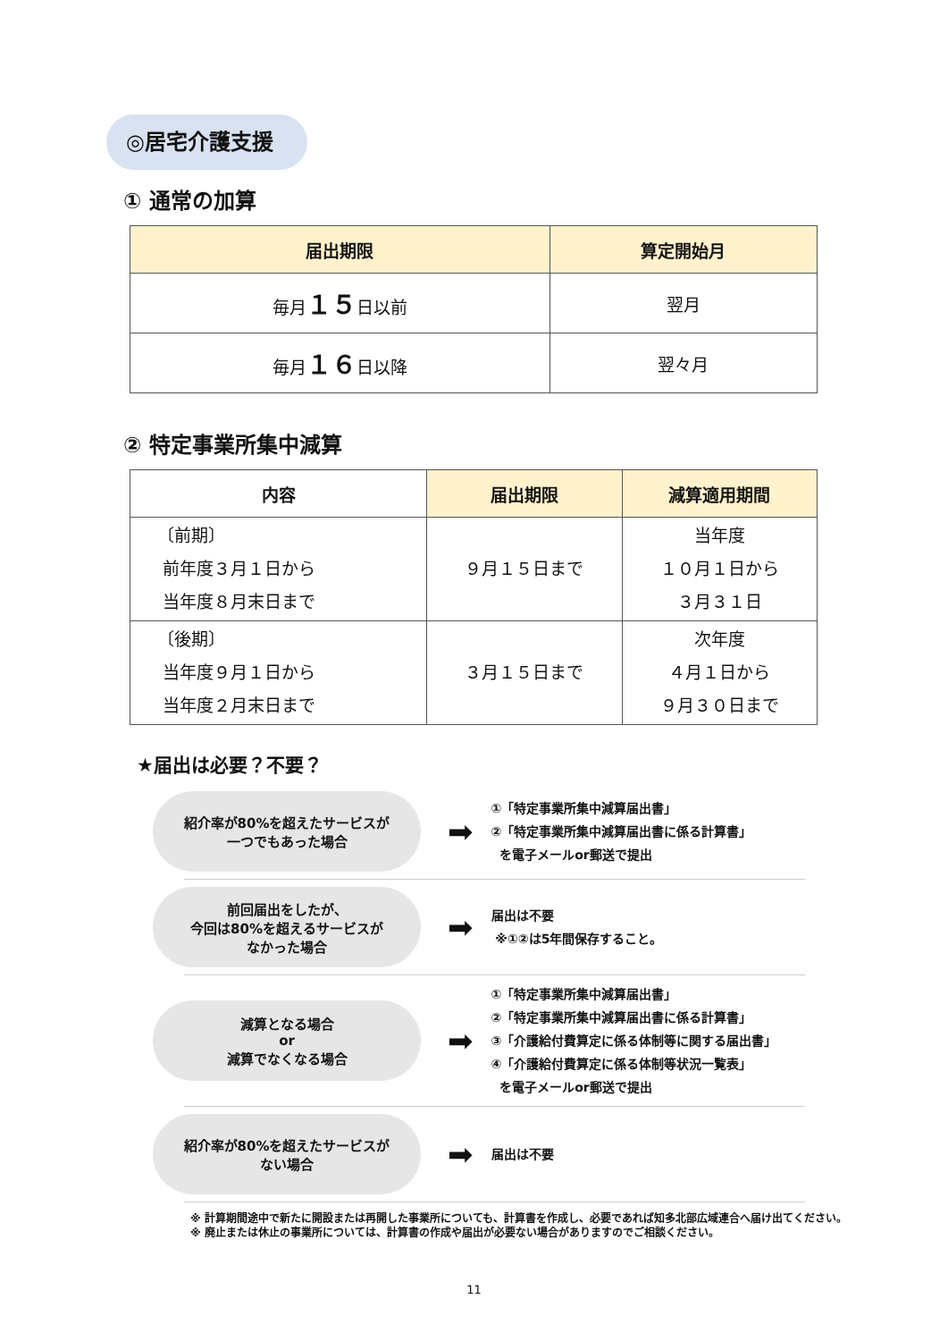◎居宅介護支援
① 通常の加算
| 届出期限 | 算定開始月 |
| --- | --- |
| 毎月 １５ 日以前 | 翌月 |
| 毎月 １６ 日以降 | 翌々月 |
② 特定事業所集中減算
| 内容 | 届出期限 | 減算適用期間 |
| --- | --- | --- |
| 〔前期〕 前年度３月１日から 当年度８月末日まで | ９月１５日まで | 当年度 １０月１日から ３月３１日 |
| 〔後期〕 当年度９月１日から 当年度２月末日まで | ３月１５日まで | 次年度 ４月１日から ９月３０日まで |
★届出は必要？不要？
紹介率が80%を超えたサービスが
一つでもあった場合
➡
①「特定事業所集中減算届出書」
②「特定事業所集中減算届出書に係る計算書」
を電子メールor郵送で提出
前回届出をしたが、
今回は80%を超えるサービスが
なかった場合
➡
届出は不要
※①②は5年間保存すること。
減算となる場合
or
減算でなくなる場合
➡
①「特定事業所集中減算届出書」
②「特定事業所集中減算届出書に係る計算書」
③「介護給付費算定に係る体制等に関する届出書」
④「介護給付費算定に係る体制等状況一覧表」
を電子メールor郵送で提出
紹介率が80%を超えたサービスが
ない場合
➡
届出は不要
※ 計算期間途中で新たに開設または再開した事業所についても、計算書を作成し、必要であれば知多北部広域連合へ届け出てください。
※ 廃止または休止の事業所については、計算書の作成や届出が必要ない場合がありますのでご相談ください。
11